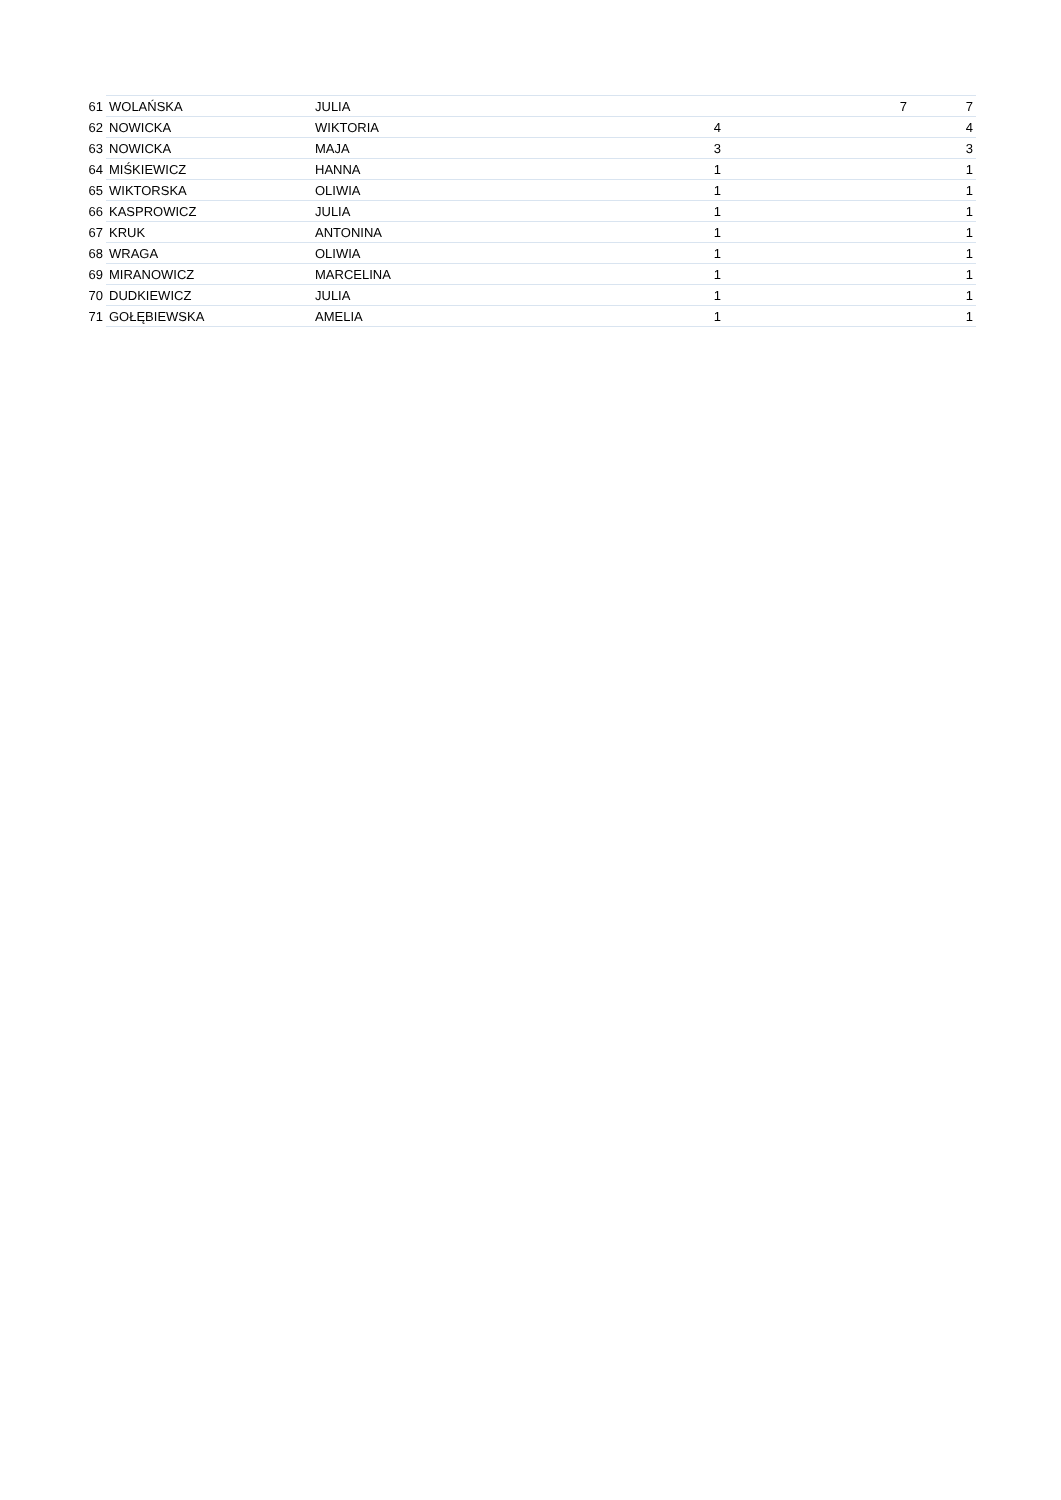| 61 | WOLAŃSKA | JULIA | | 7 | 7 |
| 62 | NOWICKA | WIKTORIA | 4 | | 4 |
| 63 | NOWICKA | MAJA | 3 | | 3 |
| 64 | MIŚKIEWICZ | HANNA | 1 | | 1 |
| 65 | WIKTORSKA | OLIWIA | 1 | | 1 |
| 66 | KASPROWICZ | JULIA | 1 | | 1 |
| 67 | KRUK | ANTONINA | 1 | | 1 |
| 68 | WRAGA | OLIWIA | 1 | | 1 |
| 69 | MIRANOWICZ | MARCELINA | 1 | | 1 |
| 70 | DUDKIEWICZ | JULIA | 1 | | 1 |
| 71 | GOŁĘBIEWSKA | AMELIA | 1 | | 1 |